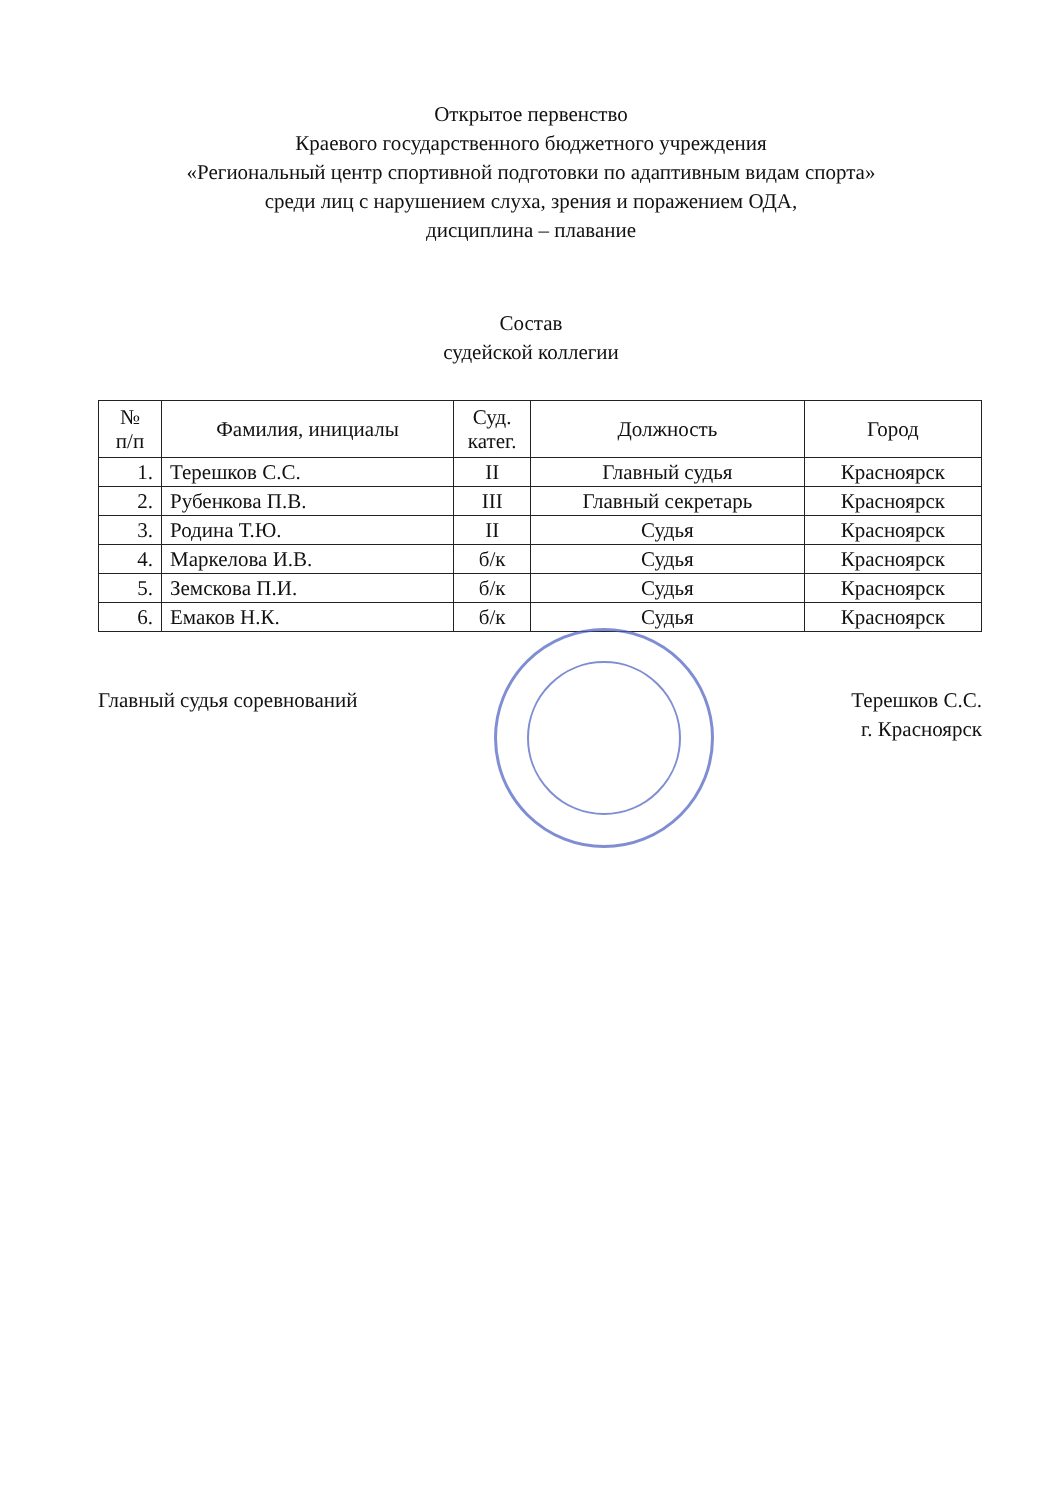Открытое первенство
Краевого государственного бюджетного учреждения
«Региональный центр спортивной подготовки по адаптивным видам спорта»
среди лиц с нарушением слуха, зрения и поражением ОДА,
дисциплина – плавание
Состав
судейской коллегии
| № п/п | Фамилия, инициалы | Суд. катег. | Должность | Город |
| --- | --- | --- | --- | --- |
| 1. | Терешков С.С. | II | Главный судья | Красноярск |
| 2. | Рубенкова П.В. | III | Главный секретарь | Красноярск |
| 3. | Родина Т.Ю. | II | Судья | Красноярск |
| 4. | Маркелова И.В. | б/к | Судья | Красноярск |
| 5. | Земскова П.И. | б/к | Судья | Красноярск |
| 6. | Емаков Н.К. | б/к | Судья | Красноярск |
Главный судья соревнований Терешков С.С.
г. Красноярск